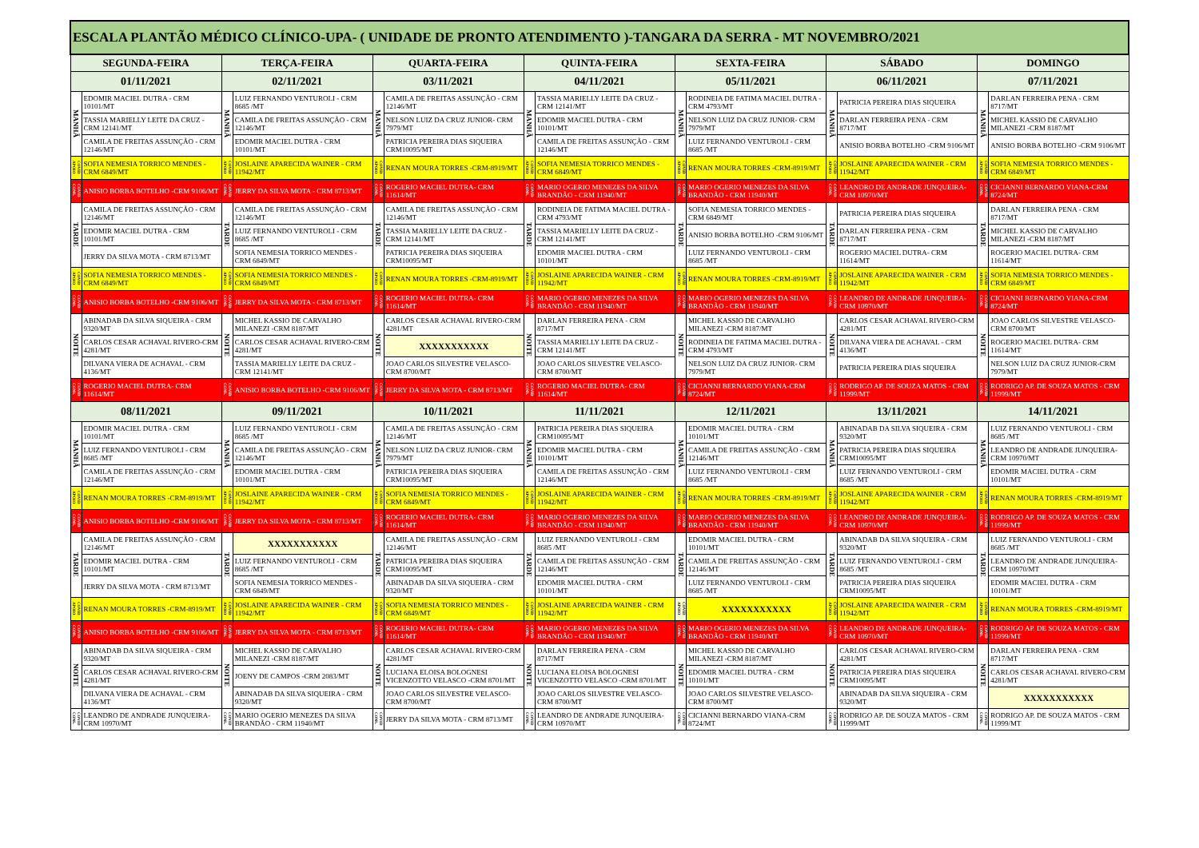| ESCALA PLANTÃO MÉDICO CLÍNICO-UPA- ( UNIDADE DE PRONTO ATENDIMENTO )-TANGARA DA SERRA - MT NOVEMBRO/2021 | | | | | | | | | | | | | |
| --- | --- | --- | --- | --- | --- | --- | --- | --- | --- | --- | --- | --- | --- |
| SEGUNDA-FEIRA | | TERÇA-FEIRA | | QUARTA-FEIRA | | QUINTA-FEIRA | | SEXTA-FEIRA | | SÁBADO | | DOMINGO | |
| 01/11/2021 | | 02/11/2021 | | 03/11/2021 | | 04/11/2021 | | 05/11/2021 | | 06/11/2021 | | 07/11/2021 | |
| MANHÃ | EDOMIR MACIEL DUTRA - CRM 10101/MT | MANHÃ | LUIZ FERNANDO VENTUROLI - CRM 8685 /MT | MANHÃ | CAMILA DE FREITAS ASSUNÇÃO - CRM 12146/MT | MANHÃ | TASSIA MARIELLY LEITE DA CRUZ -CRM 12141/MT | MANHÃ | RODINEIA DE FATIMA MACIEL DUTRA -CRM 4793/MT | MANHÃ | PATRICIA PEREIRA DIAS SIQUEIRA | MANHÃ | DARLAN FERREIRA PENA - CRM 8717/MT |
| | TASSIA MARIELLY LEITE DA CRUZ -CRM 12141/MT | | CAMILA DE FREITAS ASSUNÇÃO - CRM 12146/MT | | NELSON LUIZ DA CRUZ JUNIOR- CRM 7979/MT | | EDOMIR MACIEL DUTRA - CRM 10101/MT | | NELSON LUIZ DA CRUZ JUNIOR- CRM 7979/MT | | DARLAN FERREIRA PENA - CRM 8717/MT | | MICHEL KASSIO DE CARVALHO MILANEZI -CRM 8187/MT |
| | CAMILA DE FREITAS ASSUNÇÃO - CRM 12146/MT | | EDOMIR MACIEL DUTRA - CRM 10101/MT | | PATRICIA PEREIRA DIAS SIQUEIRA CRM10095/MT | | CAMILA DE FREITAS ASSUNÇÃO - CRM 12146/MT | | LUIZ FERNANDO VENTUROLI - CRM 8685 /MT | | ANISIO BORBA BOTELHO -CRM 9106/MT | | ANISIO BORBA BOTELHO -CRM 9106/MT |
| COVID APOIO | SOFIA NEMESIA TORRICO MENDES -CRM 6849/MT | COVID APOIO | JOSLAINE APARECIDA WAINER - CRM 11942/MT | COVID APOIO | RENAN MOURA TORRES -CRM-8919/MT | COVID APOIO | SOFIA NEMESIA TORRICO MENDES -CRM 6849/MT | COVID APOIO | RENAN MOURA TORRES -CRM-8919/MT | COVID APOIO | JOSLAINE APARECIDA WAINER - CRM 11942/MT | COVID APOIO | SOFIA NEMESIA TORRICO MENDES -CRM 6849/MT |
| COVID CONS. | ANISIO BORBA BOTELHO -CRM 9106/MT | COVID CONS. | JERRY DA SILVA MOTA - CRM 8713/MT | COVID CONS. | ROGERIO MACIEL DUTRA- CRM 11614/MT | COVID CONS. | MARIO OGERIO MENEZES DA SILVA BRANDÃO - CRM 11940/MT | COVID CONS. | MARIO OGERIO MENEZES DA SILVA BRANDÃO - CRM 11940/MT | COVID CONS. | LEANDRO DE ANDRADE JUNQUEIRA- CRM 10970/MT | COVID CONS. | CICIANNI BERNARDO VIANA-CRM 8724/MT |
| TARDE | CAMILA DE FREITAS ASSUNÇÃO - CRM 12146/MT | TARDE | CAMILA DE FREITAS ASSUNÇÃO - CRM 12146/MT | TARDE | CAMILA DE FREITAS ASSUNÇÃO - CRM 12146/MT | TARDE | RODINEIA DE FATIMA MACIEL DUTRA -CRM 4793/MT | TARDE | SOFIA NEMESIA TORRICO MENDES -CRM 6849/MT | TARDE | PATRICIA PEREIRA DIAS SIQUEIRA | TARDE | DARLAN FERREIRA PENA - CRM 8717/MT |
| | EDOMIR MACIEL DUTRA - CRM 10101/MT | | LUIZ FERNANDO VENTUROLI - CRM 8685 /MT | | TASSIA MARIELLY LEITE DA CRUZ -CRM 12141/MT | | TASSIA MARIELLY LEITE DA CRUZ -CRM 12141/MT | | ANISIO BORBA BOTELHO -CRM 9106/MT | | DARLAN FERREIRA PENA - CRM 8717/MT | | MICHEL KASSIO DE CARVALHO MILANEZI -CRM 8187/MT |
| | JERRY DA SILVA MOTA - CRM 8713/MT | | SOFIA NEMESIA TORRICO MENDES -CRM 6849/MT | | PATRICIA PEREIRA DIAS SIQUEIRA CRM10095/MT | | EDOMIR MACIEL DUTRA - CRM 10101/MT | | LUIZ FERNANDO VENTUROLI - CRM 8685 /MT | | ROGERIO MACIEL DUTRA- CRM 11614/MT | | ROGERIO MACIEL DUTRA- CRM 11614/MT |
| COVID APOIO | SOFIA NEMESIA TORRICO MENDES -CRM 6849/MT | COVID APOIO | SOFIA NEMESIA TORRICO MENDES -CRM 6849/MT | COVID APOIO | RENAN MOURA TORRES -CRM-8919/MT | COVID APOIO | JOSLAINE APARECIDA WAINER - CRM 11942/MT | COVID APOIO | RENAN MOURA TORRES -CRM-8919/MT | COVID APOIO | JOSLAINE APARECIDA WAINER - CRM 11942/MT | COVID APOIO | SOFIA NEMESIA TORRICO MENDES -CRM 6849/MT |
| COVID CONS. | ANISIO BORBA BOTELHO -CRM 9106/MT | COVID CONS. | JERRY DA SILVA MOTA - CRM 8713/MT | COVID CONS. | ROGERIO MACIEL DUTRA- CRM 11614/MT | COVID CONS. | MARIO OGERIO MENEZES DA SILVA BRANDÃO - CRM 11940/MT | COVID CONS. | MARIO OGERIO MENEZES DA SILVA BRANDÃO - CRM 11940/MT | COVID CONS. | LEANDRO DE ANDRADE JUNQUEIRA- CRM 10970/MT | COVID CONS. | CICIANNI BERNARDO VIANA-CRM 8724/MT |
| NOITE | ABINADAB DA SILVA SIQUEIRA - CRM 9320/MT | NOITE | MICHEL KASSIO DE CARVALHO MILANEZI -CRM 8187/MT | NOITE | CARLOS CESAR ACHAVAL RIVERO-CRM 4281/MT | NOITE | DARLAN FERREIRA PENA - CRM 8717/MT | NOITE | MICHEL KASSIO DE CARVALHO MILANEZI -CRM 8187/MT | NOITE | CARLOS CESAR ACHAVAL RIVERO-CRM 4281/MT | NOITE | JOAO CARLOS SILVESTRE VELASCO-CRM 8700/MT |
| | CARLOS CESAR ACHAVAL RIVERO-CRM 4281/MT | | CARLOS CESAR ACHAVAL RIVERO-CRM 4281/MT | | XXXXXXXXXXX | | TASSIA MARIELLY LEITE DA CRUZ -CRM 12141/MT | | RODINEIA DE FATIMA MACIEL DUTRA -CRM 4793/MT | | DILVANA VIERA DE ACHAVAL - CRM 4136/MT | | ROGERIO MACIEL DUTRA- CRM 11614/MT |
| | DILVANA VIERA DE ACHAVAL - CRM 4136/MT | | TASSIA MARIELLY LEITE DA CRUZ -CRM 12141/MT | | JOAO CARLOS SILVESTRE VELASCO-CRM 8700/MT | | JOAO CARLOS SILVESTRE VELASCO-CRM 8700/MT | | NELSON LUIZ DA CRUZ JUNIOR- CRM 7979/MT | | PATRICIA PEREIRA DIAS SIQUEIRA | | NELSON LUIZ DA CRUZ JUNIOR-CRM 7979/MT |
| COVID CONS. | ROGERIO MACIEL DUTRA- CRM 11614/MT | COVID CONS. | ANISIO BORBA BOTELHO -CRM 9106/MT | COVID CONS. | JERRY DA SILVA MOTA - CRM 8713/MT | COVID CONS. | ROGERIO MACIEL DUTRA- CRM 11614/MT | COVID CONS. | CICIANNI BERNARDO VIANA-CRM 8724/MT | COVID CONS. | RODRIGO AP. DE SOUZA MATOS - CRM 11999/MT | COVID CONS. | RODRIGO AP. DE SOUZA MATOS - CRM 11999/MT |
| 08/11/2021 | | 09/11/2021 | | 10/11/2021 | | 11/11/2021 | | 12/11/2021 | | 13/11/2021 | | 14/11/2021 | |
| MANHÃ | EDOMIR MACIEL DUTRA - CRM 10101/MT | MANHÃ | LUIZ FERNANDO VENTUROLI - CRM 8685 /MT | MANHÃ | CAMILA DE FREITAS ASSUNÇÃO - CRM 12146/MT | MANHÃ | PATRICIA PEREIRA DIAS SIQUEIRA CRM10095/MT | MANHÃ | EDOMIR MACIEL DUTRA - CRM 10101/MT | MANHÃ | ABINADAB DA SILVA SIQUEIRA - CRM 9320/MT | MANHÃ | LUIZ FERNANDO VENTUROLI - CRM 8685 /MT |
| | LUIZ FERNANDO VENTUROLI - CRM 8685 /MT | | CAMILA DE FREITAS ASSUNÇÃO - CRM 12146/MT | | NELSON LUIZ DA CRUZ JUNIOR- CRM 7979/MT | | EDOMIR MACIEL DUTRA - CRM 10101/MT | | CAMILA DE FREITAS ASSUNÇÃO - CRM 12146/MT | | PATRICIA PEREIRA DIAS SIQUEIRA CRM10095/MT | | LEANDRO DE ANDRADE JUNQUEIRA- CRM 10970/MT |
| | CAMILA DE FREITAS ASSUNÇÃO - CRM 12146/MT | | EDOMIR MACIEL DUTRA - CRM 10101/MT | | PATRICIA PEREIRA DIAS SIQUEIRA CRM10095/MT | | CAMILA DE FREITAS ASSUNÇÃO - CRM 12146/MT | | LUIZ FERNANDO VENTUROLI - CRM 8685 /MT | | LUIZ FERNANDO VENTUROLI - CRM 8685 /MT | | EDOMIR MACIEL DUTRA - CRM 10101/MT |
| COVID APOIO | RENAN MOURA TORRES -CRM-8919/MT | COVID APOIO | JOSLAINE APARECIDA WAINER - CRM 11942/MT | COVID APOIO | SOFIA NEMESIA TORRICO MENDES -CRM 6849/MT | COVID APOIO | JOSLAINE APARECIDA WAINER - CRM 11942/MT | COVID APOIO | RENAN MOURA TORRES -CRM-8919/MT | COVID APOIO | JOSLAINE APARECIDA WAINER - CRM 11942/MT | COVID APOIO | RENAN MOURA TORRES -CRM-8919/MT |
| COVID CONS. | ANISIO BORBA BOTELHO -CRM 9106/MT | COVID CONS. | JERRY DA SILVA MOTA - CRM 8713/MT | COVID CONS. | ROGERIO MACIEL DUTRA- CRM 11614/MT | COVID CONS. | MARIO OGERIO MENEZES DA SILVA BRANDÃO - CRM 11940/MT | COVID CONS. | MARIO OGERIO MENEZES DA SILVA BRANDÃO - CRM 11940/MT | COVID CONS. | LEANDRO DE ANDRADE JUNQUEIRA- CRM 10970/MT | COVID CONS. | RODRIGO AP. DE SOUZA MATOS - CRM 11999/MT |
| TARDE | CAMILA DE FREITAS ASSUNÇÃO - CRM 12146/MT | TARDE | XXXXXXXXXXX | TARDE | CAMILA DE FREITAS ASSUNÇÃO - CRM 12146/MT | TARDE | LUIZ FERNANDO VENTUROLI - CRM 8685 /MT | TARDE | EDOMIR MACIEL DUTRA - CRM 10101/MT | TARDE | ABINADAB DA SILVA SIQUEIRA - CRM 9320/MT | TARDE | LUIZ FERNANDO VENTUROLI - CRM 8685 /MT |
| | EDOMIR MACIEL DUTRA - CRM 10101/MT | | LUIZ FERNANDO VENTUROLI - CRM 8685 /MT | | PATRICIA PEREIRA DIAS SIQUEIRA CRM10095/MT | | CAMILA DE FREITAS ASSUNÇÃO - CRM 12146/MT | | CAMILA DE FREITAS ASSUNÇÃO - CRM 12146/MT | | LUIZ FERNANDO VENTUROLI - CRM 8685 /MT | | LEANDRO DE ANDRADE JUNQUEIRA- CRM 10970/MT |
| | JERRY DA SILVA MOTA - CRM 8713/MT | | SOFIA NEMESIA TORRICO MENDES -CRM 6849/MT | | ABINADAB DA SILVA SIQUEIRA - CRM 9320/MT | | EDOMIR MACIEL DUTRA - CRM 10101/MT | | LUIZ FERNANDO VENTUROLI - CRM 8685 /MT | | PATRICIA PEREIRA DIAS SIQUEIRA CRM10095/MT | | EDOMIR MACIEL DUTRA - CRM 10101/MT |
| COVID APOIO | RENAN MOURA TORRES -CRM-8919/MT | COVID APOIO | JOSLAINE APARECIDA WAINER - CRM 11942/MT | COVID APOIO | SOFIA NEMESIA TORRICO MENDES -CRM 6849/MT | COVID APOIO | JOSLAINE APARECIDA WAINER - CRM 11942/MT | COVID APOIO | XXXXXXXXXXX | COVID APOIO | JOSLAINE APARECIDA WAINER - CRM 11942/MT | COVID APOIO | RENAN MOURA TORRES -CRM-8919/MT |
| COVID CONS. | ANISIO BORBA BOTELHO -CRM 9106/MT | COVID CONS. | JERRY DA SILVA MOTA - CRM 8713/MT | COVID CONS. | ROGERIO MACIEL DUTRA- CRM 11614/MT | COVID CONS. | MARIO OGERIO MENEZES DA SILVA BRANDÃO - CRM 11940/MT | COVID CONS. | MARIO OGERIO MENEZES DA SILVA BRANDÃO - CRM 11940/MT | COVID CONS. | LEANDRO DE ANDRADE JUNQUEIRA- CRM 10970/MT | COVID CONS. | RODRIGO AP. DE SOUZA MATOS - CRM 11999/MT |
| NOITE | ABINADAB DA SILVA SIQUEIRA - CRM 9320/MT | NOITE | MICHEL KASSIO DE CARVALHO MILANEZI -CRM 8187/MT | NOITE | CARLOS CESAR ACHAVAL RIVERO-CRM 4281/MT | NOITE | DARLAN FERREIRA PENA - CRM 8717/MT | NOITE | MICHEL KASSIO DE CARVALHO MILANEZI -CRM 8187/MT | NOITE | CARLOS CESAR ACHAVAL RIVERO-CRM 4281/MT | NOITE | DARLAN FERREIRA PENA - CRM 8717/MT |
| | CARLOS CESAR ACHAVAL RIVERO-CRM 4281/MT | | JOENY DE CAMPOS -CRM 2083/MT | | LUCIANA ELOISA BOLOGNESI VICENZOTTO VELASCO -CRM 8701/MT | | LUCIANA ELOISA BOLOGNESI VICENZOTTO VELASCO -CRM 8701/MT | | EDOMIR MACIEL DUTRA - CRM 10101/MT | | PATRICIA PEREIRA DIAS SIQUEIRA CRM10095/MT | | CARLOS CESAR ACHAVAL RIVERO-CRM 4281/MT |
| | DILVANA VIERA DE ACHAVAL - CRM 4136/MT | | ABINADAB DA SILVA SIQUEIRA - CRM 9320/MT | | JOAO CARLOS SILVESTRE VELASCO-CRM 8700/MT | | JOAO CARLOS SILVESTRE VELASCO-CRM 8700/MT | | JOAO CARLOS SILVESTRE VELASCO-CRM 8700/MT | | ABINADAB DA SILVA SIQUEIRA - CRM 9320/MT | | XXXXXXXXXXX |
| COVID CONS. | LEANDRO DE ANDRADE JUNQUEIRA- CRM 10970/MT | COVID CONS. | MARIO OGERIO MENEZES DA SILVA BRANDÃO - CRM 11940/MT | COVID CONS. | JERRY DA SILVA MOTA - CRM 8713/MT | COVID CONS. | LEANDRO DE ANDRADE JUNQUEIRA- CRM 10970/MT | COVID CONS. | CICIANNI BERNARDO VIANA-CRM 8724/MT | COVID CONS. | RODRIGO AP. DE SOUZA MATOS - CRM 11999/MT | COVID CONS. | RODRIGO AP. DE SOUZA MATOS - CRM 11999/MT |